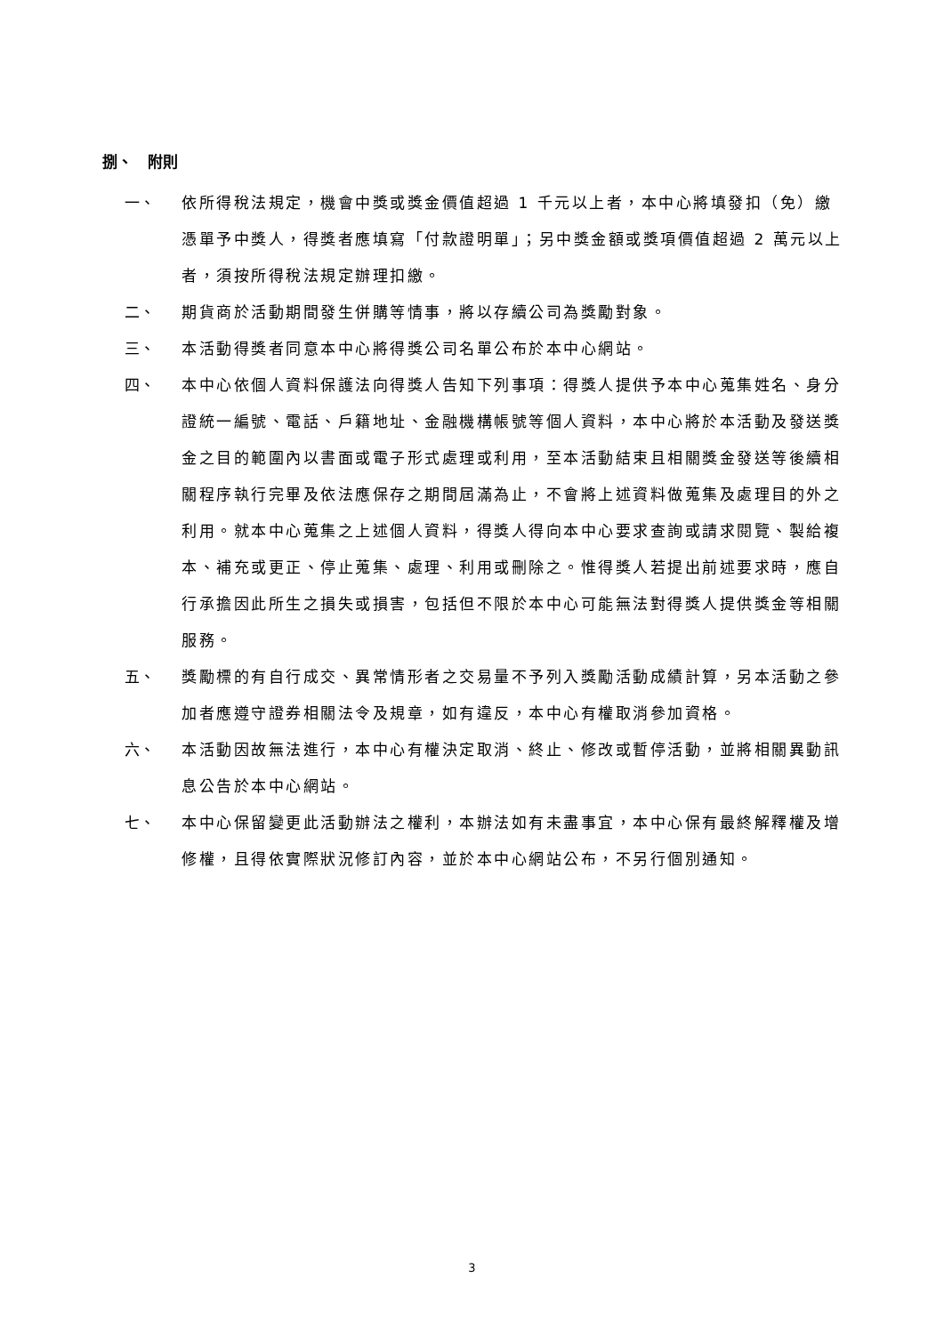捌、　附則
一、 依所得稅法規定，機會中獎或獎金價值超過 1 千元以上者，本中心將填發扣（免）繳憑單予中獎人，得獎者應填寫「付款證明單」；另中獎金額或獎項價值超過 2 萬元以上者，須按所得稅法規定辦理扣繳。
二、 期貨商於活動期間發生併購等情事，將以存續公司為獎勵對象。
三、 本活動得獎者同意本中心將得獎公司名單公布於本中心網站。
四、 本中心依個人資料保護法向得獎人告知下列事項：得獎人提供予本中心蒐集姓名、身分證統一編號、電話、戶籍地址、金融機構帳號等個人資料，本中心將於本活動及發送獎金之目的範圍內以書面或電子形式處理或利用，至本活動結束且相關獎金發送等後續相關程序執行完畢及依法應保存之期間屆滿為止，不會將上述資料做蒐集及處理目的外之利用。就本中心蒐集之上述個人資料，得獎人得向本中心要求查詢或請求閱覽、製給複本、補充或更正、停止蒐集、處理、利用或刪除之。惟得獎人若提出前述要求時，應自行承擔因此所生之損失或損害，包括但不限於本中心可能無法對得獎人提供獎金等相關服務。
五、 獎勵標的有自行成交、異常情形者之交易量不予列入獎勵活動成績計算，另本活動之參加者應遵守證券相關法令及規章，如有違反，本中心有權取消參加資格。
六、 本活動因故無法進行，本中心有權決定取消、終止、修改或暫停活動，並將相關異動訊息公告於本中心網站。
七、 本中心保留變更此活動辦法之權利，本辦法如有未盡事宜，本中心保有最終解釋權及增修權，且得依實際狀況修訂內容，並於本中心網站公布，不另行個別通知。
3